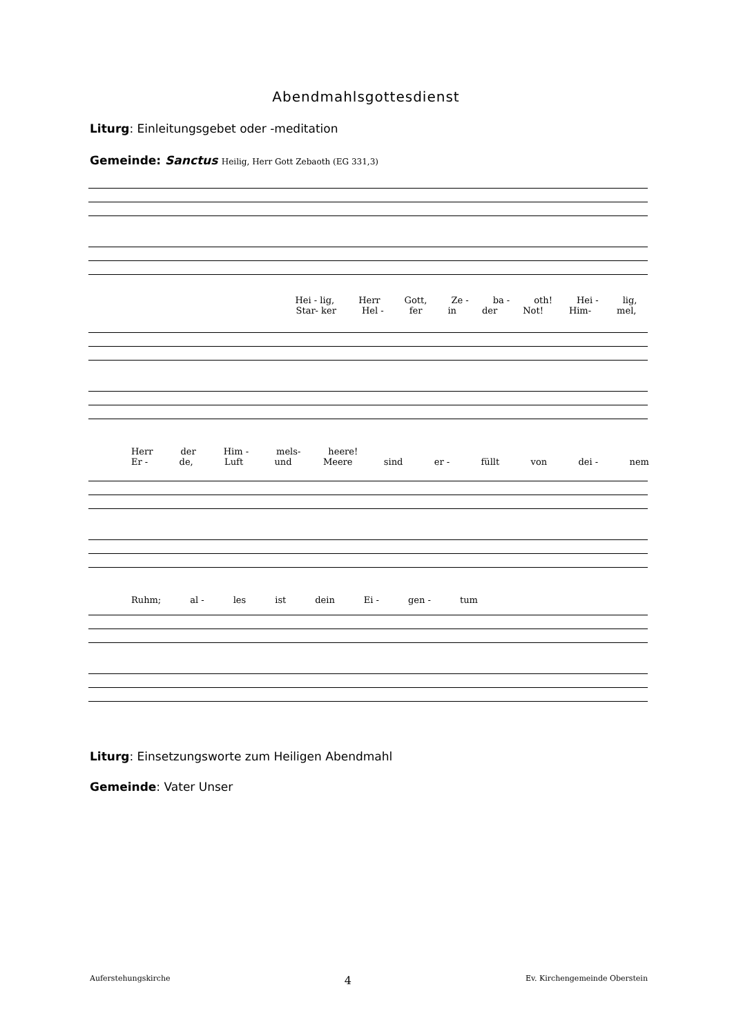Abendmahlsgottesdienst
Liturg: Einleitungsgebet oder -meditation
Gemeinde: Sanctus Heilig, Herr Gott Zebaoth (EG 331,3)
Hei - lig, Herr Gott, Ze - ba - oth! Hei - lig,
Star- ker Hel - fer in der Not! Him- mel,
Herr der Him - mels- heere!
Er - de, Luft und Meere sind er - füllt von dei - nem
Ruhm; al - les ist dein Ei - gen - tum
Liturg: Einsetzungsworte zum Heiligen Abendmahl
Gemeinde: Vater Unser
Auferstehungskirche 4 Ev. Kirchengemeinde Oberstein